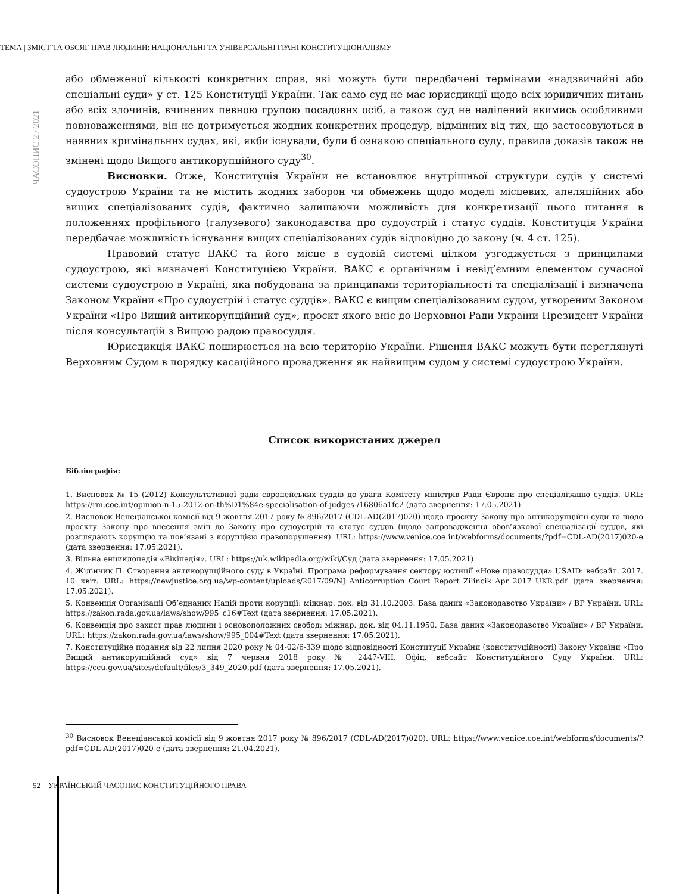ТЕМА | ЗМІСТ ТА ОБСЯГ ПРАВ ЛЮДИНИ: НАЦІОНАЛЬНІ ТА УНІВЕРСАЛЬНІ ГРАНІ КОНСТИТУЦІОНАЛІЗМУ
ЧАСОПИС 2 / 2021
або обмеженої кількості конкретних справ, які можуть бути передбачені термінами «надзвичайні або спеціальні суди» у ст. 125 Конституції України. Так само суд не має юрисдикції щодо всіх юридичних питань або всіх злочинів, вчинених певною групою посадових осіб, а також суд не наділений якимись особливими повноваженнями, він не дотримується жодних конкретних процедур, відмінних від тих, що застосовуються в наявних кримінальних судах, які, якби існували, були б ознакою спеціального суду, правила доказів також не змінені щодо Вищого антикорупційного суду<sup>30</sup>.
Висновки. Отже, Конституція України не встановлює внутрішньої структури судів у системі судоустрою України та не містить жодних заборон чи обмежень щодо моделі місцевих, апеляційних або вищих спеціалізованих судів, фактично залишаючи можливість для конкретизації цього питання в положеннях профільного (галузевого) законодавства про судоустрій і статус суддів. Конституція України передбачає можливість існування вищих спеціалізованих судів відповідно до закону (ч. 4 ст. 125).
Правовий статус ВАКС та його місце в судовій системі цілком узгоджується з принципами судоустрою, які визначені Конституцією України. ВАКС є органічним і невід’ємним елементом сучасної системи судоустрою в Україні, яка побудована за принципами територіальності та спеціалізації і визначена Законом України «Про судоустрій і статус суддів». ВАКС є вищим спеціалізованим судом, утвореним Законом України «Про Вищий антикорупційний суд», проєкт якого вніс до Верховної Ради України Президент України після консультацій з Вищою радою правосуддя.
Юрисдикція ВАКС поширюється на всю територію України. Рішення ВАКС можуть бути переглянуті Верховним Судом в порядку касаційного провадження як найвищим судом у системі судоустрою України.
Список використаних джерел
Бібліографія:
1. Висновок № 15 (2012) Консультативної ради європейських суддів до уваги Комітету міністрів Ради Європи про спеціалізацію суддів. URL: https://rm.coe.int/opinion-n-15-2012-on-th%D1%84e-specialisation-of-judges-/16806a1fc2 (дата звернення: 17.05.2021).
2. Висновок Венеціанської комісії від 9 жовтня 2017 року № 896/2017 (CDL-AD(2017)020) щодо проєкту Закону про антикорупційні суди та щодо проєкту Закону про внесення змін до Закону про судоустрій та статус суддів (щодо запровадження обов’язкової спеціалізації суддів, які розглядають корупцію та пов’язані з корупцією правопорушення). URL: https://www.venice.coe.int/webforms/documents/?pdf=CDL-AD(2017)020-e (дата звернення: 17.05.2021).
3. Вільна енциклопедія «Вікіпедія». URL: https://uk.wikipedia.org/wiki/Суд (дата звернення: 17.05.2021).
4. Жілінчик П. Створення антикорупційного суду в Україні. Програма реформування сектору юстиції «Нове правосуддя» USAID: вебсайт. 2017. 10 квіт. URL: https://newjustice.org.ua/wp-content/uploads/2017/09/NJ_Anticorruption_Court_Report_Zilincik_Apr_2017_UKR.pdf (дата звернення: 17.05.2021).
5. Конвенція Організації Об’єднаних Націй проти корупції: міжнар. док. від 31.10.2003. База даних «Законодавство України» / ВР України. URL: https://zakon.rada.gov.ua/laws/show/995_c16#Text (дата звернення: 17.05.2021).
6. Конвенція про захист прав людини і основоположних свобод: міжнар. док. від 04.11.1950. База даних «Законодавство України» / ВР України. URL: https://zakon.rada.gov.ua/laws/show/995_004#Text (дата звернення: 17.05.2021).
7. Конституційне подання від 22 липня 2020 року № 04-02/6-339 щодо відповідності Конституції України (конституційності) Закону України «Про Вищий антикорупційний суд» від 7 червня 2018 року № 2447-VIII. Офіц. вебсайт Конституційного Суду України. URL: https://ccu.gov.ua/sites/default/files/3_349_2020.pdf (дата звернення: 17.05.2021).
<sup>30</sup> Висновок Венеціанської комісії від 9 жовтня 2017 року № 896/2017 (CDL-AD(2017)020). URL: https://www.venice.coe.int/webforms/documents/?pdf=CDL-AD(2017)020-e (дата звернення: 21.04.2021).
52 УКРАЇНСЬКИЙ ЧАСОПИС КОНСТИТУЦІЙНОГО ПРАВА